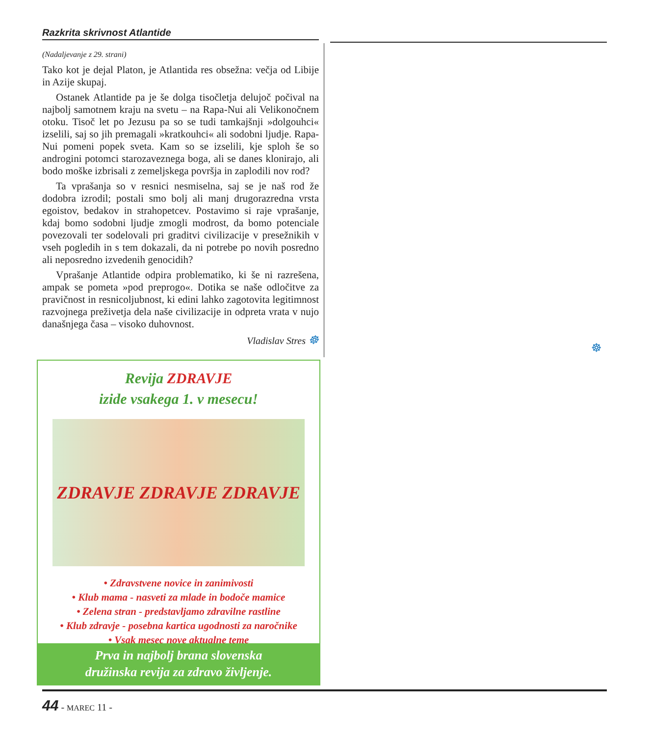Razkrita skrivnost Atlantide
(Nadaljevanje z 29. strani)
Tako kot je dejal Platon, je Atlantida res obsežna: večja od Libije in Azije skupaj.
Ostanek Atlantide pa je še dolga tisočletja delujoč počival na najbolj samotnem kraju na svetu – na Rapa-Nui ali Velikonočnem otoku. Tisoč let po Jezusu pa so se tudi tamkajšnji »dolgouhci« izselili, saj so jih premagali »kratkouhci« ali sodobni ljudje. Rapa-Nui pomeni popek sveta. Kam so se izselili, kje sploh še so androgini potomci starozaveznega boga, ali se danes klonirajo, ali bodo moške izbrisali z zemeljskega površja in zaplodili nov rod?
Ta vprašanja so v resnici nesmiselna, saj se je naš rod že dodobra izrodil; postali smo bolj ali manj drugorazredna vrsta egoistov, bedakov in strahopetcev. Postavimo si raje vprašanje, kdaj bomo sodobni ljudje zmogli modrost, da bomo potenciale povezovali ter sodelovali pri graditvi civilizacije v presežnikih v vseh pogledih in s tem dokazali, da ni potrebe po novih posredno ali neposredno izvedenih genocidih?
Vprašanje Atlantide odpira problematiko, ki še ni razrešena, ampak se pometa »pod preprogo«. Dotika se naše odločitve za pravičnost in resnicoljubnost, ki edini lahko zagotovita legitimnost razvojnega preživetja dela naše civilizacije in odpreta vrata v nujo današnjega časa – visoko duhovnost.
Vladislav Stres ☸
☸
Revija ZDRAVJE
izide vsakega 1. v mesecu!
ZDRAVJE ZDRAVJE ZDRAVJE
• Zdravstvene novice in zanimivosti
• Klub mama - nasveti za mlade in bodoče mamice
• Zelena stran - predstavljamo zdravilne rastline
• Klub zdravje - posebna kartica ugodnosti za naročnike
• Vsak mesec nove aktualne teme
Prva in najbolj brana slovenska
družinska revija za zdravo življenje.
44 - MAREC 11 -